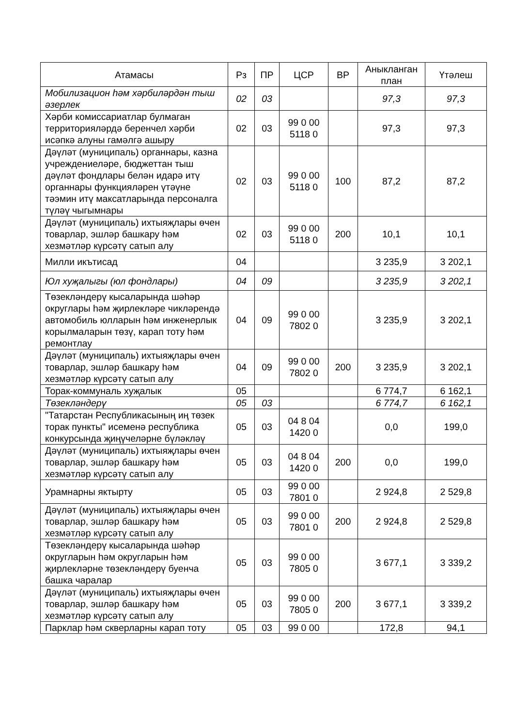| Атамасы | Рз | ПР | ЦСР | ВР | Аныкланган план | Үтәлеш |
| --- | --- | --- | --- | --- | --- | --- |
| Мобилизацион һәм хәрбиләрдән тыш әзерлек | 02 | 03 | | | 97,3 | 97,3 |
| Хәрби комиссариатлар булмаган территорияләрдә беренчел хәрби исәпкә алуны гамәлгә ашыру | 02 | 03 | 99 0 00 5118 0 | | 97,3 | 97,3 |
| Дәүләт (муниципаль) органнары, казна учреждениеләре, бюджеттан тыш дәүләт фондлары белән идарә итү органнары функцияләрен үтәүне тәэмин итү максатларында персоналга түләү чыгымнары | 02 | 03 | 99 0 00 5118 0 | 100 | 87,2 | 87,2 |
| Дәүләт (муниципаль) ихтыяҗлары өчен товарлар, эшләр башкару һәм хезмәтләр күрсәтү сатып алу | 02 | 03 | 99 0 00 5118 0 | 200 | 10,1 | 10,1 |
| Милли икътисад | 04 | | | | 3 235,9 | 3 202,1 |
| Юл хуҗалыгы (юл фондлары) | 04 | 09 | | | 3 235,9 | 3 202,1 |
| Төзекләндерү кысаларында шәһәр округлары һәм җирлекләре чикләрендә автомобиль юлларын һәм инженерлык корылмаларын төзү, карап тоту һәм ремонтлау | 04 | 09 | 99 0 00 7802 0 | | 3 235,9 | 3 202,1 |
| Дәүләт (муниципаль) ихтыяҗлары өчен товарлар, эшләр башкару һәм хезмәтләр күрсәтү сатып алу | 04 | 09 | 99 0 00 7802 0 | 200 | 3 235,9 | 3 202,1 |
| Торак-коммуналь хуҗалык | 05 | | | | 6 774,7 | 6 162,1 |
| Төзекләндерү | 05 | 03 | | | 6 774,7 | 6 162,1 |
| "Татарстан Республикасының иң төзек торак пункты" исеменә республика конкурсында җиңүчеләрне бүләкләү | 05 | 03 | 04 8 04 1420 0 | | 0,0 | 199,0 |
| Дәүләт (муниципаль) ихтыяҗлары өчен товарлар, эшләр башкару һәм хезмәтләр күрсәтү сатып алу | 05 | 03 | 04 8 04 1420 0 | 200 | 0,0 | 199,0 |
| Урамнарны яктырту | 05 | 03 | 99 0 00 7801 0 | | 2 924,8 | 2 529,8 |
| Дәүләт (муниципаль) ихтыяҗлары өчен товарлар, эшләр башкару һәм хезмәтләр күрсәтү сатып алу | 05 | 03 | 99 0 00 7801 0 | 200 | 2 924,8 | 2 529,8 |
| Төзекләндерү кысаларында шәһәр округларын һәм округларын һәм җирлекләрне төзекләндерү буенча башка чаралар | 05 | 03 | 99 0 00 7805 0 | | 3 677,1 | 3 339,2 |
| Дәүләт (муниципаль) ихтыяҗлары өчен товарлар, эшләр башкару һәм хезмәтләр күрсәтү сатып алу | 05 | 03 | 99 0 00 7805 0 | 200 | 3 677,1 | 3 339,2 |
| Парклар һәм скверларны карап тоту | 05 | 03 | 99 0 00 | | 172,8 | 94,1 |